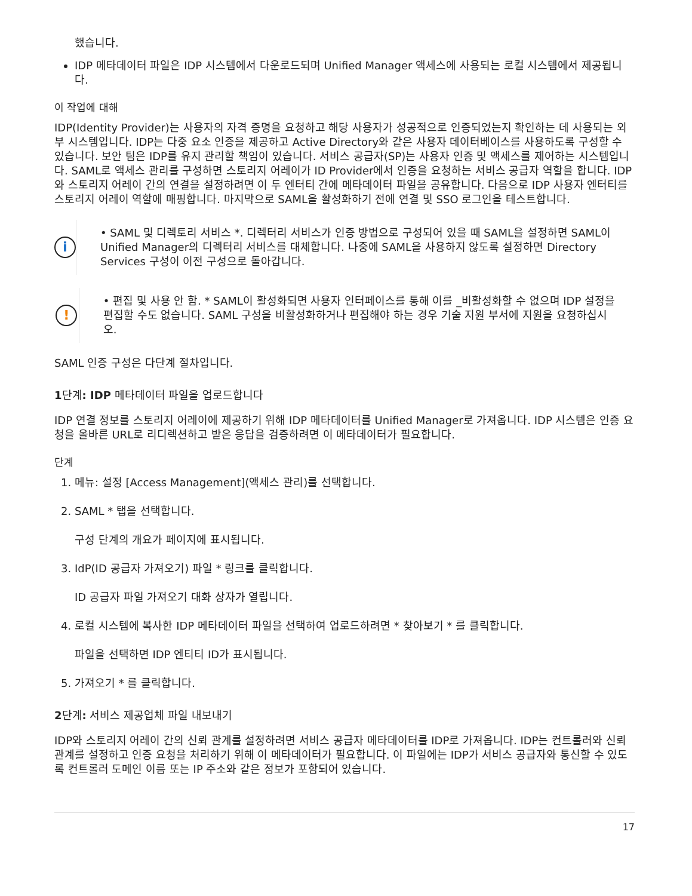했습니다.
IDP 메타데이터 파일은 IDP 시스템에서 다운로드되며 Unified Manager 액세스에 사용되는 로컬 시스템에서 제공됩니다.
이 작업에 대해
IDP(Identity Provider)는 사용자의 자격 증명을 요청하고 해당 사용자가 성공적으로 인증되었는지 확인하는 데 사용되는 외부 시스템입니다. IDP는 다중 요소 인증을 제공하고 Active Directory와 같은 사용자 데이터베이스를 사용하도록 구성할 수 있습니다. 보안 팀은 IDP를 유지 관리할 책임이 있습니다. 서비스 공급자(SP)는 사용자 인증 및 액세스를 제어하는 시스템입니다. SAML로 액세스 관리를 구성하면 스토리지 어레이가 ID Provider에서 인증을 요청하는 서비스 공급자 역할을 합니다. IDP와 스토리지 어레이 간의 연결을 설정하려면 이 두 엔터티 간에 메타데이터 파일을 공유합니다. 다음으로 IDP 사용자 엔터티를 스토리지 어레이 역할에 매핑합니다. 마지막으로 SAML을 활성화하기 전에 연결 및 SSO 로그인을 테스트합니다.
i
• SAML 및 디렉토리 서비스 *. 디렉터리 서비스가 인증 방법으로 구성되어 있을 때 SAML을 설정하면 SAML이 Unified Manager의 디렉터리 서비스를 대체합니다. 나중에 SAML을 사용하지 않도록 설정하면 Directory Services 구성이 이전 구성으로 돌아갑니다.
!
• 편집 및 사용 안 함. * SAML이 활성화되면 사용자 인터페이스를 통해 이를 _비활성화할 수 없으며 IDP 설정을 편집할 수도 없습니다. SAML 구성을 비활성화하거나 편집해야 하는 경우 기술 지원 부서에 지원을 요청하십시오.
SAML 인증 구성은 다단계 절차입니다.
1단계: IDP 메타데이터 파일을 업로드합니다
IDP 연결 정보를 스토리지 어레이에 제공하기 위해 IDP 메타데이터를 Unified Manager로 가져옵니다. IDP 시스템은 인증 요청을 올바른 URL로 리디렉션하고 받은 응답을 검증하려면 이 메타데이터가 필요합니다.
단계
1. 메뉴: 설정 [Access Management](액세스 관리)를 선택합니다.
2. SAML * 탭을 선택합니다.
구성 단계의 개요가 페이지에 표시됩니다.
3. IdP(ID 공급자 가져오기) 파일 * 링크를 클릭합니다.
ID 공급자 파일 가져오기 대화 상자가 열립니다.
4. 로컬 시스템에 복사한 IDP 메타데이터 파일을 선택하여 업로드하려면 * 찾아보기 * 를 클릭합니다.
파일을 선택하면 IDP 엔티티 ID가 표시됩니다.
5. 가져오기 * 를 클릭합니다.
2단계: 서비스 제공업체 파일 내보내기
IDP와 스토리지 어레이 간의 신뢰 관계를 설정하려면 서비스 공급자 메타데이터를 IDP로 가져옵니다. IDP는 컨트롤러와 신뢰 관계를 설정하고 인증 요청을 처리하기 위해 이 메타데이터가 필요합니다. 이 파일에는 IDP가 서비스 공급자와 통신할 수 있도록 컨트롤러 도메인 이름 또는 IP 주소와 같은 정보가 포함되어 있습니다.
17